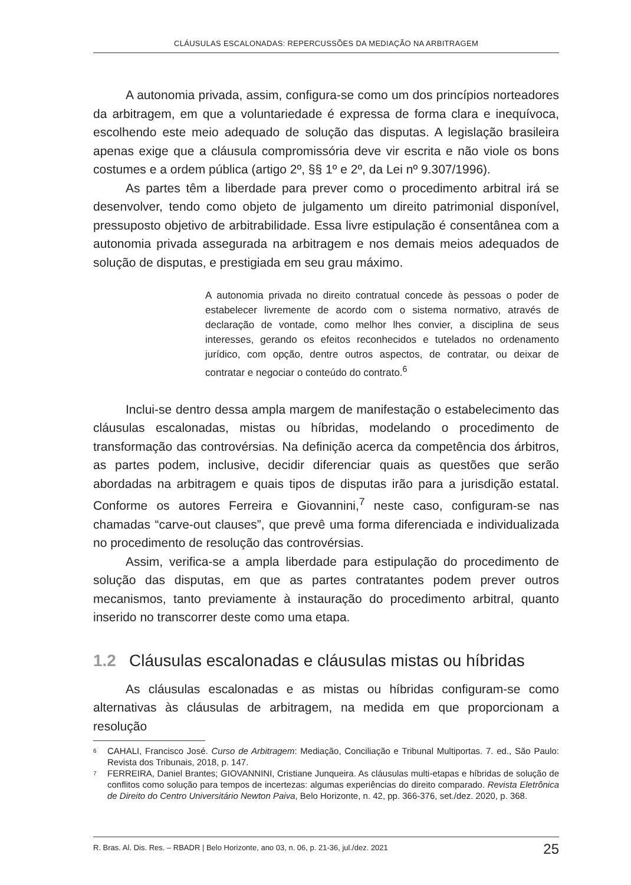CLÁUSULAS ESCALONADAS: REPERCUSSÕES DA MEDIAÇÃO NA ARBITRAGEM
A autonomia privada, assim, configura-se como um dos princípios norteadores da arbitragem, em que a voluntariedade é expressa de forma clara e inequívoca, escolhendo este meio adequado de solução das disputas. A legislação brasileira apenas exige que a cláusula compromissória deve vir escrita e não viole os bons costumes e a ordem pública (artigo 2º, §§ 1º e 2º, da Lei nº 9.307/1996).
As partes têm a liberdade para prever como o procedimento arbitral irá se desenvolver, tendo como objeto de julgamento um direito patrimonial disponível, pressuposto objetivo de arbitrabilidade. Essa livre estipulação é consentânea com a autonomia privada assegurada na arbitragem e nos demais meios adequados de solução de disputas, e prestigiada em seu grau máximo.
A autonomia privada no direito contratual concede às pessoas o poder de estabelecer livremente de acordo com o sistema normativo, através de declaração de vontade, como melhor lhes convier, a disciplina de seus interesses, gerando os efeitos reconhecidos e tutelados no ordenamento jurídico, com opção, dentre outros aspectos, de contratar, ou deixar de contratar e negociar o conteúdo do contrato.<sup>6</sup>
Inclui-se dentro dessa ampla margem de manifestação o estabelecimento das cláusulas escalonadas, mistas ou híbridas, modelando o procedimento de transformação das controvérsias. Na definição acerca da competência dos árbitros, as partes podem, inclusive, decidir diferenciar quais as questões que serão abordadas na arbitragem e quais tipos de disputas irão para a jurisdição estatal. Conforme os autores Ferreira e Giovannini,<sup>7</sup> neste caso, configuram-se nas chamadas “carve-out clauses”, que prevê uma forma diferenciada e individualizada no procedimento de resolução das controvérsias.
Assim, verifica-se a ampla liberdade para estipulação do procedimento de solução das disputas, em que as partes contratantes podem prever outros mecanismos, tanto previamente à instauração do procedimento arbitral, quanto inserido no transcorrer deste como uma etapa.
1.2 Cláusulas escalonadas e cláusulas mistas ou híbridas
As cláusulas escalonadas e as mistas ou híbridas configuram-se como alternativas às cláusulas de arbitragem, na medida em que proporcionam a resolução
6 CAHALI, Francisco José. Curso de Arbitragem: Mediação, Conciliação e Tribunal Multiportas. 7. ed., São Paulo: Revista dos Tribunais, 2018, p. 147.
7 FERREIRA, Daniel Brantes; GIOVANNINI, Cristiane Junqueira. As cláusulas multi-etapas e híbridas de solução de conflitos como solução para tempos de incertezas: algumas experiências do direito comparado. Revista Eletrônica de Direito do Centro Universitário Newton Paiva, Belo Horizonte, n. 42, pp. 366-376, set./dez. 2020, p. 368.
R. Bras. Al. Dis. Res. – RBADR | Belo Horizonte, ano 03, n. 06, p. 21-36, jul./dez. 2021 25